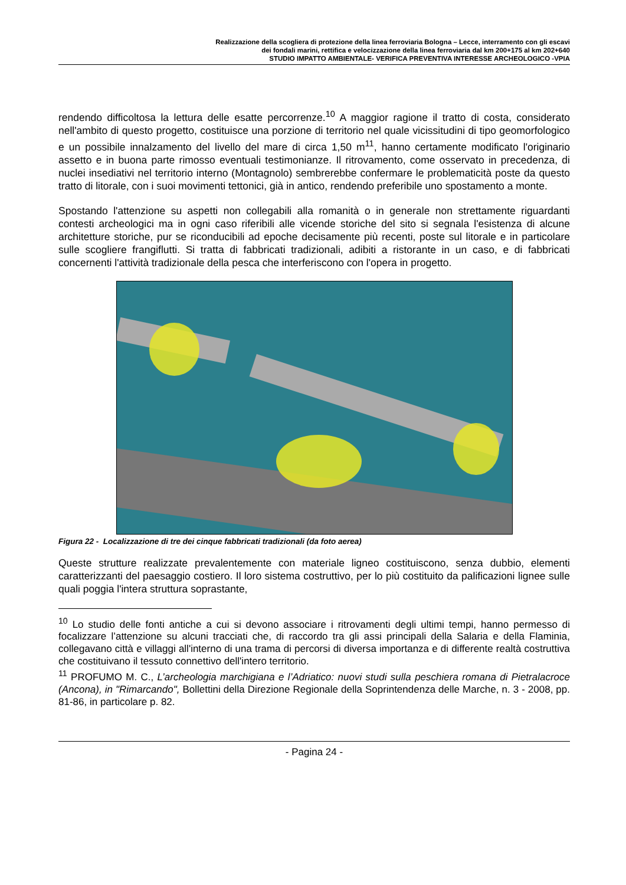Realizzazione della scogliera di protezione della linea ferroviaria Bologna – Lecce, interramento con gli escavi
dei fondali marini, rettifica e velocizzazione della linea ferroviaria dal km 200+175 al km 202+640
STUDIO IMPATTO AMBIENTALE- VERIFICA PREVENTIVA INTERESSE ARCHEOLOGICO -VPIA
rendendo difficoltosa la lettura delle esatte percorrenze.<sup>10</sup> A maggior ragione il tratto di costa, considerato nell'ambito di questo progetto, costituisce una porzione di territorio nel quale vicissitudini di tipo geomorfologico e un possibile innalzamento del livello del mare di circa 1,50 m<sup>11</sup>, hanno certamente modificato l'originario assetto e in buona parte rimosso eventuali testimonianze. Il ritrovamento, come osservato in precedenza, di nuclei insediativi nel territorio interno (Montagnolo) sembrerebbe confermare le problematicità poste da questo tratto di litorale, con i suoi movimenti tettonici, già in antico, rendendo preferibile uno spostamento a monte.
Spostando l'attenzione su aspetti non collegabili alla romanità o in generale non strettamente riguardanti contesti archeologici ma in ogni caso riferibili alle vicende storiche del sito si segnala l'esistenza di alcune architetture storiche, pur se riconducibili ad epoche decisamente più recenti, poste sul litorale e in particolare sulle scogliere frangiflutti. Si tratta di fabbricati tradizionali, adibiti a ristorante in un caso, e di fabbricati concernenti l'attività tradizionale della pesca che interferiscono con l'opera in progetto.
Figura 22 - Localizzazione di tre dei cinque fabbricati tradizionali (da foto aerea)
Queste strutture realizzate prevalentemente con materiale ligneo costituiscono, senza dubbio, elementi caratterizzanti del paesaggio costiero. Il loro sistema costruttivo, per lo più costituito da palificazioni lignee sulle quali poggia l'intera struttura soprastante,
<sup>10</sup> Lo studio delle fonti antiche a cui si devono associare i ritrovamenti degli ultimi tempi, hanno permesso di focalizzare l’attenzione su alcuni tracciati che, di raccordo tra gli assi principali della Salaria e della Flaminia, collegavano città e villaggi all'interno di una trama di percorsi di diversa importanza e di differente realtà costruttiva che costituivano il tessuto connettivo dell'intero territorio.
<sup>11</sup> PROFUMO M. C., L’archeologia marchigiana e l’Adriatico: nuovi studi sulla peschiera romana di Pietralacroce (Ancona), in "Rimarcando", Bollettini della Direzione Regionale della Soprintendenza delle Marche, n. 3 - 2008, pp. 81-86, in particolare p. 82.
- Pagina 24 -